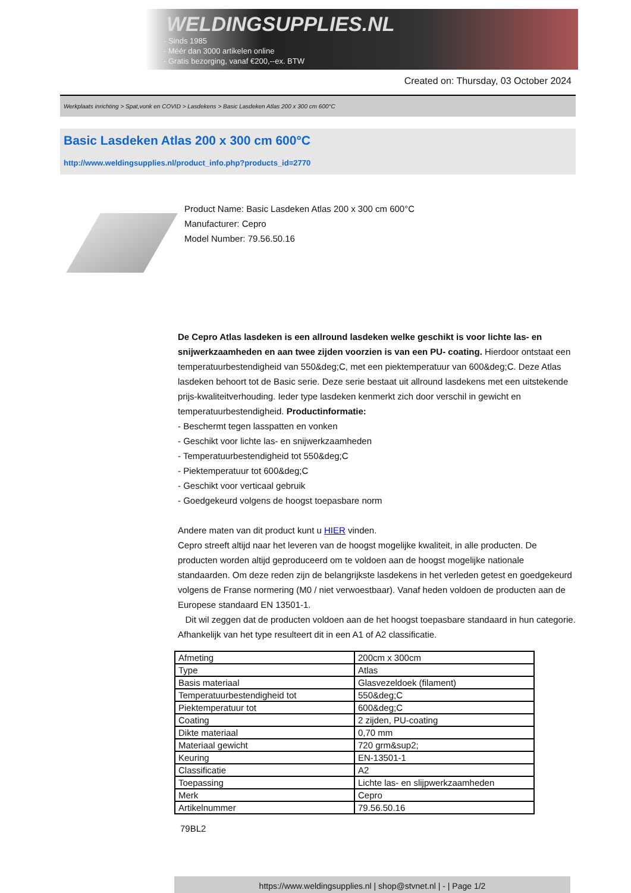WELDINGSUPPLIES.NL
- Sinds 1985
- Méér dan 3000 artikelen online
- Gratis bezorging, vanaf €200,--ex. BTW
Created on: Thursday, 03 October 2024
Werkplaats inrichting > Spat,vonk en COVID > Lasdekens > Basic Lasdeken Atlas 200 x 300 cm 600°C
Basic Lasdeken Atlas 200 x 300 cm 600°C
http://www.weldingsupplies.nl/product_info.php?products_id=2770
Product Name: Basic Lasdeken Atlas 200 x 300 cm 600°C
Manufacturer: Cepro
Model Number: 79.56.50.16
De Cepro Atlas lasdeken is een allround lasdeken welke geschikt is voor lichte las- en snijwerkzaamheden en aan twee zijden voorzien is van een PU- coating. Hierdoor ontstaat een temperatuurbestendigheid van 550&deg;C, met een piektemperatuur van 600&deg;C. Deze Atlas lasdeken behoort tot de Basic serie. Deze serie bestaat uit allround lasdekens met een uitstekende prijs-kwaliteitverhouding. Ieder type lasdeken kenmerkt zich door verschil in gewicht en temperatuurbestendigheid. Productinformatie:
- Beschermt tegen lasspatten en vonken
- Geschikt voor lichte las- en snijwerkzaamheden
- Temperatuurbestendigheid tot 550&deg;C
- Piektemperatuur tot 600&deg;C
- Geschikt voor verticaal gebruik
- Goedgekeurd volgens de hoogst toepasbare norm
Andere maten van dit product kunt u HIER vinden.
Cepro streeft altijd naar het leveren van de hoogst mogelijke kwaliteit, in alle producten. De producten worden altijd geproduceerd om te voldoen aan de hoogst mogelijke nationale standaarden. Om deze reden zijn de belangrijkste lasdekens in het verleden getest en goedgekeurd volgens de Franse normering (M0 / niet verwoestbaar). Vanaf heden voldoen de producten aan de Europese standaard EN 13501-1.
Dit wil zeggen dat de producten voldoen aan de het hoogst toepasbare standaard in hun categorie. Afhankelijk van het type resulteert dit in een A1 of A2 classificatie.
| Afmeting | 200cm x 300cm |
| Type | Atlas |
| Basis materiaal | Glasvezeldoek (filament) |
| Temperatuurbestendigheid tot | 550&deg;C |
| Piektemperatuur tot | 600&deg;C |
| Coating | 2 zijden, PU-coating |
| Dikte materiaal | 0,70 mm |
| Materiaal gewicht | 720 grm&sup2; |
| Keuring | EN-13501-1 |
| Classificatie | A2 |
| Toepassing | Lichte las- en slijpwerkzaamheden |
| Merk | Cepro |
| Artikelnummer | 79.56.50.16 |
79BL2
https://www.weldingsupplies.nl | shop@stvnet.nl | - | Page 1/2